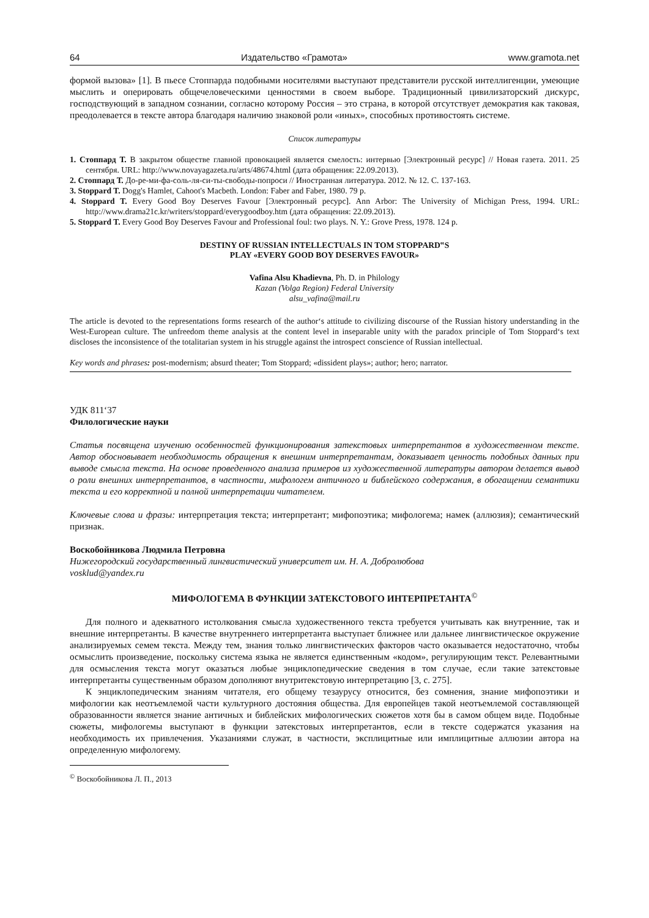64 Издательство «Грамота» www.gramota.net
формой вызова» [1]. В пьесе Стоппарда подобными носителями выступают представители русской интеллигенции, умеющие мыслить и оперировать общечеловеческими ценностями в своем выборе. Традиционный цивилизаторский дискурс, господствующий в западном сознании, согласно которому Россия – это страна, в которой отсутствует демократия как таковая, преодолевается в тексте автора благодаря наличию знаковой роли «иных», способных противостоять системе.
Список литературы
1. Стоппард Т. В закрытом обществе главной провокацией является смелость: интервью [Электронный ресурс] // Новая газета. 2011. 25 сентября. URL: http://www.novayagazeta.ru/arts/48674.html (дата обращения: 22.09.2013).
2. Стоппард Т. До-ре-ми-фа-соль-ля-си-ты-свободы-попроси // Иностранная литература. 2012. № 12. С. 137-163.
3. Stoppard T. Dogg's Hamlet, Cahoot's Macbeth. London: Faber and Faber, 1980. 79 p.
4. Stoppard T. Every Good Boy Deserves Favour [Электронный ресурс]. Ann Arbor: The University of Michigan Press, 1994. URL: http://www.drama21c.kr/writers/stoppard/everygoodboy.htm (дата обращения: 22.09.2013).
5. Stoppard T. Every Good Boy Deserves Favour and Professional foul: two plays. N. Y.: Grove Press, 1978. 124 p.
DESTINY OF RUSSIAN INTELLECTUALS IN TOM STOPPARD‟S
PLAY «EVERY GOOD BOY DESERVES FAVOUR»
Vafina Alsu Khadievna, Ph. D. in Philology
Kazan (Volga Region) Federal University
alsu_vafina@mail.ru
The article is devoted to the representations forms research of the author‘s attitude to civilizing discourse of the Russian history understanding in the West-European culture. The unfreedom theme analysis at the content level in inseparable unity with the paradox principle of Tom Stoppard‘s text discloses the inconsistence of the totalitarian system in his struggle against the introspect conscience of Russian intellectual.
Key words and phrases: post-modernism; absurd theater; Tom Stoppard; «dissident plays»; author; hero; narrator.
УДК 811‘37
Филологические науки
Статья посвящена изучению особенностей функционирования затекстовых интерпретантов в художественном тексте. Автор обосновывает необходимость обращения к внешним интерпретантам, доказывает ценность подобных данных при выводе смысла текста. На основе проведенного анализа примеров из художественной литературы автором делается вывод о роли внешних интерпретантов, в частности, мифологем античного и библейского содержания, в обогащении семантики текста и его корректной и полной интерпретации читателем.
Ключевые слова и фразы: интерпретация текста; интерпретант; мифопоэтика; мифологема; намек (аллюзия); семантический признак.
Воскобойникова Людмила Петровна
Нижегородский государственный лингвистический университет им. Н. А. Добролюбова
vosklud@yandex.ru
МИФОЛОГЕМА В ФУНКЦИИ ЗАТЕКСТОВОГО ИНТЕРПРЕТАНТА<sup>©</sup>
Для полного и адекватного истолкования смысла художественного текста требуется учитывать как внутренние, так и внешние интерпретанты. В качестве внутреннего интерпретанта выступает ближнее или дальнее лингвистическое окружение анализируемых семем текста. Между тем, знания только лингвистических факторов часто оказывается недостаточно, чтобы осмыслить произведение, поскольку система языка не является единственным «кодом», регулирующим текст. Релевантными для осмысления текста могут оказаться любые энциклопедические сведения в том случае, если такие затекстовые интерпретанты существенным образом дополняют внутритекстовую интерпретацию [3, с. 275].
К энциклопедическим знаниям читателя, его общему тезаурусу относится, без сомнения, знание мифопоэтики и мифологии как неотъемлемой части культурного достояния общества. Для европейцев такой неотъемлемой составляющей образованности является знание античных и библейских мифологических сюжетов хотя бы в самом общем виде. Подобные сюжеты, мифологемы выступают в функции затекстовых интерпретантов, если в тексте содержатся указания на необходимость их привлечения. Указаниями служат, в частности, эксплицитные или имплицитные аллюзии автора на определенную мифологему.
<sup>©</sup> Воскобойникова Л. П., 2013